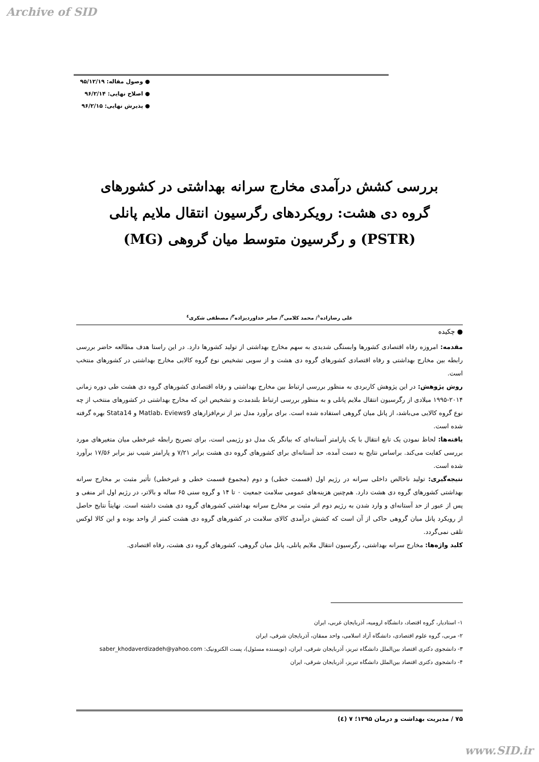Archive of SID
● وصول مقاله: ۹۵/۱۲/۱۹
● اصلاح نهایی: ۹۶/۲/۱۴
● پذیرش نهایی: ۹۶/۲/۱۵
بررسی کشش درآمدی مخارج سرانه بهداشتی در کشورهای گروه دی هشت: رویکردهای رگرسیون انتقال ملایم پانلی (PSTR) و رگرسیون متوسط میان گروهی (MG)
علی رضازاده<sup>۱</sup>/ محمد کلامی<sup>۲</sup>/ صابر خداوردیزاده<sup>۳</sup>/ مصطفی شکری<sup>٤</sup>
● چکیده
مقدمه: امروزه رفاه اقتصادی کشورها وابستگی شدیدی به سهم مخارج بهداشتی از تولید کشورها دارد. در این راستا هدف مطالعه حاضر بررسی رابطه بین مخارج بهداشتی و رفاه اقتصادی کشورهای گروه دی هشت و از سویی تشخیص نوع گروه کالایی مخارج بهداشتی در کشورهای منتخب است.
روش پژوهش: در این پژوهش کاربردی به منظور بررسی ارتباط بین مخارج بهداشتی و رفاه اقتصادی کشورهای گروه دی هشت طی دوره زمانی ۲۰۱۴-۱۹۹۵ میلادی از رگرسیون انتقال ملایم پانلی و به منظور بررسی ارتباط بلندمدت و تشخیص این که مخارج بهداشتی در کشورهای منتخب از چه نوع گروه کالایی می‌باشد، از پانل میان گروهی استفاده شده است. برای برآورد مدل نیز از نرم‌افزارهای Matlab، Eviews9 و Stata14 بهره گرفته شده است.
یافته‌ها: لحاظ نمودن یک تابع انتقال با یک پارامتر آستانه‌ای که بیانگر یک مدل دو رژیمی است، برای تصریح رابطه غیرخطی میان متغیرهای مورد بررسی کفایت می‌کند. براساس نتایج به دست آمده، حد آستانه‌ای برای کشورهای گروه دی هشت برابر ۷/۲۱ و پارامتر شیب نیز برابر ۱۷/۵۶ برآورد شده است.
نتیجه‌گیری: تولید ناخالص داخلی سرانه در رژیم اول (قسمت خطی) و دوم (مجموع قسمت خطی و غیرخطی) تأثیر مثبت بر مخارج سرانه بهداشتی کشورهای گروه دی هشت دارد. هم‌چنین هزینه‌های عمومی سلامت جمعیت ۰ تا ۱۴ و گروه سنی ۶۵ ساله و بالاتر، در رژیم اول اثر منفی و پس از عبور از حد آستانه‌ای و وارد شدن به رژیم دوم اثر مثبت بر مخارج سرانه بهداشتی کشورهای گروه دی هشت داشته است. نهایتاً نتایج حاصل از رویکرد پانل میان گروهی حاکی از آن است که کشش درآمدی کالای سلامت در کشورهای گروه دی هشت کمتر از واحد بوده و این کالا لوکس تلقی نمی‌گردد.
کلید واژه‌ها: مخارج سرانه بهداشتی، رگرسیون انتقال ملایم پانلی، پانل میان گروهی، کشورهای گروه دی هشت، رفاه اقتصادی.
۱- استادیار، گروه اقتصاد، دانشگاه ارومیه، آذربایجان غربی، ایران
۲- مربی، گروه علوم اقتصادی، دانشگاه آزاد اسلامی، واحد ممقان، آذربایجان شرقی، ایران
۳- دانشجوی دکتری اقتصاد بین‌الملل دانشگاه تبریز، آذربایجان شرقی، ایران، (نویسنده مسئول)، پست الکترونیک: saber_khodaverdizadeh@yahoo.com
۴- دانشجوی دکتری اقتصاد بین‌الملل دانشگاه تبریز، آذربایجان شرقی، ایران
۷۵ / مدیریت بهداشت و درمان ۱۳۹۵؛ ۷ (٤)
www.SID.ir